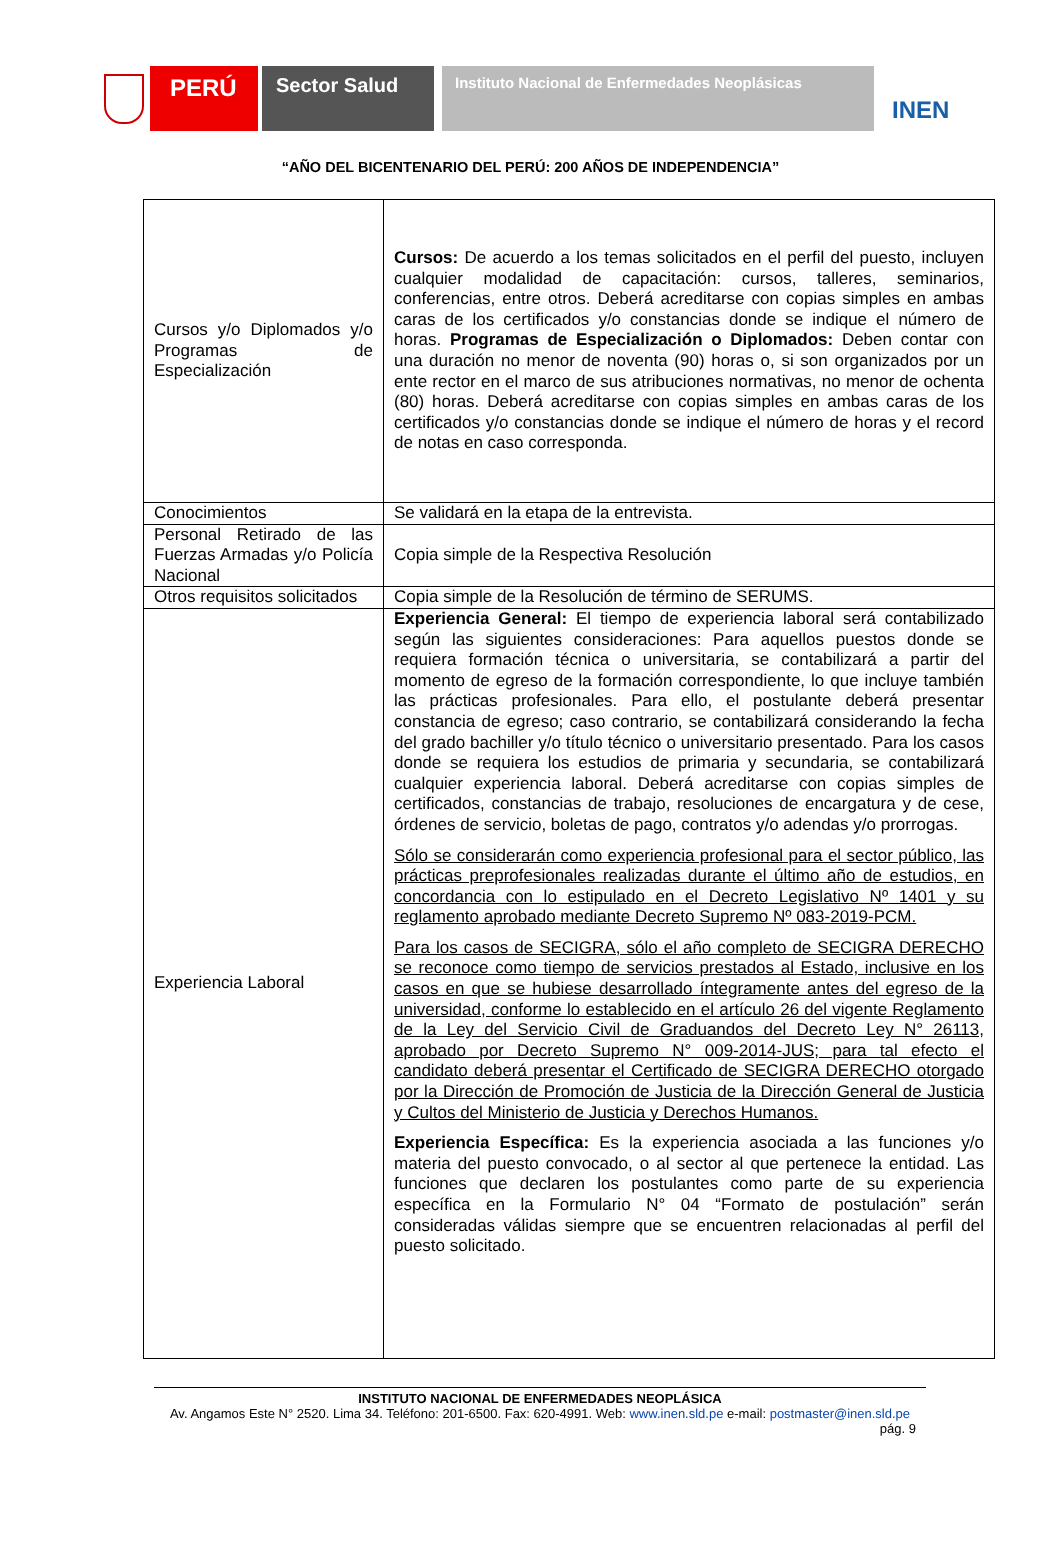PERÚ
Sector Salud
Instituto Nacional de Enfermedades Neoplásicas
INEN
“AÑO DEL BICENTENARIO DEL PERÚ: 200 AÑOS DE INDEPENDENCIA”
| Cursos y/o Diplomados y/o Programas de Especialización | Cursos: De acuerdo a los temas solicitados en el perfil del puesto, incluyen cualquier modalidad de capacitación: cursos, talleres, seminarios, conferencias, entre otros. Deberá acreditarse con copias simples en ambas caras de los certificados y/o constancias donde se indique el número de horas. Programas de Especialización o Diplomados: Deben contar con una duración no menor de noventa (90) horas o, si son organizados por un ente rector en el marco de sus atribuciones normativas, no menor de ochenta (80) horas. Deberá acreditarse con copias simples en ambas caras de los certificados y/o constancias donde se indique el número de horas y el record de notas en caso corresponda. |
| Conocimientos | Se validará en la etapa de la entrevista. |
| Personal Retirado de las Fuerzas Armadas y/o Policía Nacional | Copia simple de la Respectiva Resolución |
| Otros requisitos solicitados | Copia simple de la Resolución de término de SERUMS. |
| Experiencia Laboral | Experiencia General: El tiempo de experiencia laboral será contabilizado según las siguientes consideraciones: Para aquellos puestos donde se requiera formación técnica o universitaria, se contabilizará a partir del momento de egreso de la formación correspondiente, lo que incluye también las prácticas profesionales. Para ello, el postulante deberá presentar constancia de egreso; caso contrario, se contabilizará considerando la fecha del grado bachiller y/o título técnico o universitario presentado. Para los casos donde se requiera los estudios de primaria y secundaria, se contabilizará cualquier experiencia laboral. Deberá acreditarse con copias simples de certificados, constancias de trabajo, resoluciones de encargatura y de cese, órdenes de servicio, boletas de pago, contratos y/o adendas y/o prorrogas. Sólo se considerarán como experiencia profesional para el sector público, las prácticas preprofesionales realizadas durante el último año de estudios, en concordancia con lo estipulado en el Decreto Legislativo Nº 1401 y su reglamento aprobado mediante Decreto Supremo Nº 083-2019-PCM. Para los casos de SECIGRA, sólo el año completo de SECIGRA DERECHO se reconoce como tiempo de servicios prestados al Estado, inclusive en los casos en que se hubiese desarrollado íntegramente antes del egreso de la universidad, conforme lo establecido en el artículo 26 del vigente Reglamento de la Ley del Servicio Civil de Graduandos del Decreto Ley N° 26113, aprobado por Decreto Supremo N° 009-2014-JUS; para tal efecto el candidato deberá presentar el Certificado de SECIGRA DERECHO otorgado por la Dirección de Promoción de Justicia de la Dirección General de Justicia y Cultos del Ministerio de Justicia y Derechos Humanos. Experiencia Específica: Es la experiencia asociada a las funciones y/o materia del puesto convocado, o al sector al que pertenece la entidad. Las funciones que declaren los postulantes como parte de su experiencia específica en la Formulario N° 04 “Formato de postulación” serán consideradas válidas siempre que se encuentren relacionadas al perfil del puesto solicitado. |
INSTITUTO NACIONAL DE ENFERMEDADES NEOPLÁSICA
Av. Angamos Este N° 2520. Lima 34. Teléfono: 201-6500. Fax: 620-4991. Web: www.inen.sld.pe e-mail: postmaster@inen.sld.pe
pág. 9